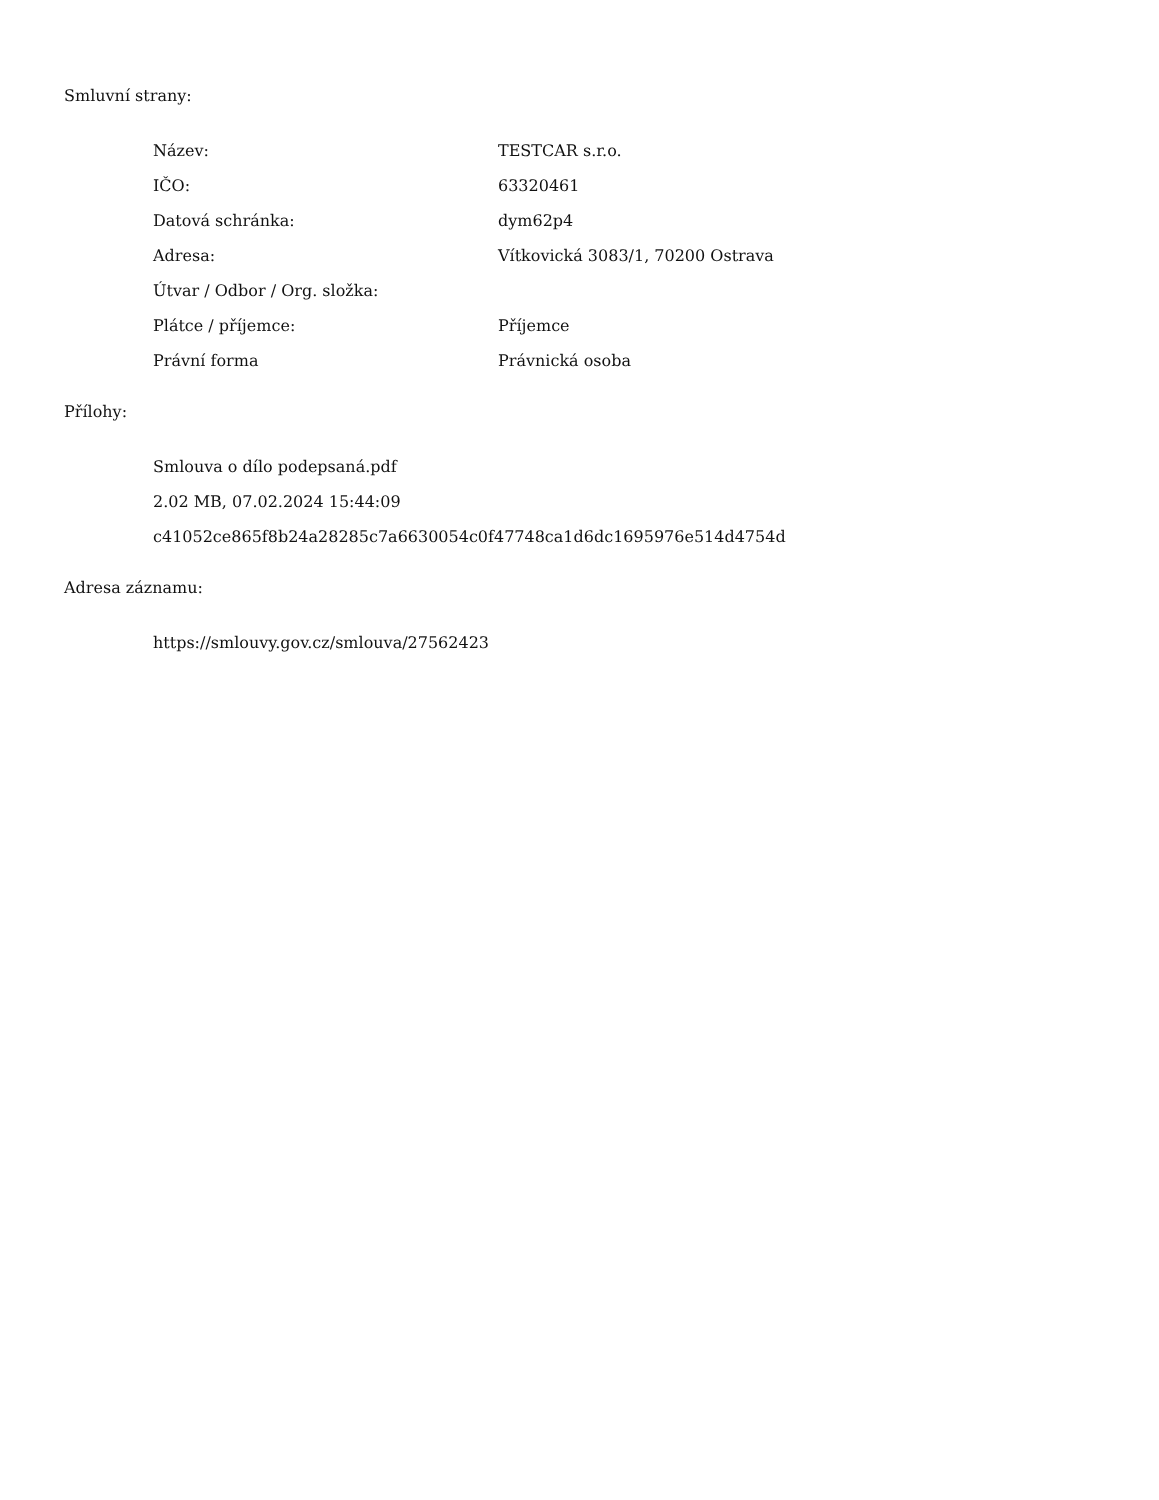Smluvní strany:
| Název: | TESTCAR s.r.o. |
| IČO: | 63320461 |
| Datová schránka: | dym62p4 |
| Adresa: | Vítkovická 3083/1, 70200 Ostrava |
| Útvar / Odbor / Org. složka: | |
| Plátce / příjemce: | Příjemce |
| Právní forma | Právnická osoba |
Přílohy:
Smlouva o dílo podepsaná.pdf
2.02 MB, 07.02.2024 15:44:09
c41052ce865f8b24a28285c7a6630054c0f47748ca1d6dc1695976e514d4754d
Adresa záznamu:
https://smlouvy.gov.cz/smlouva/27562423